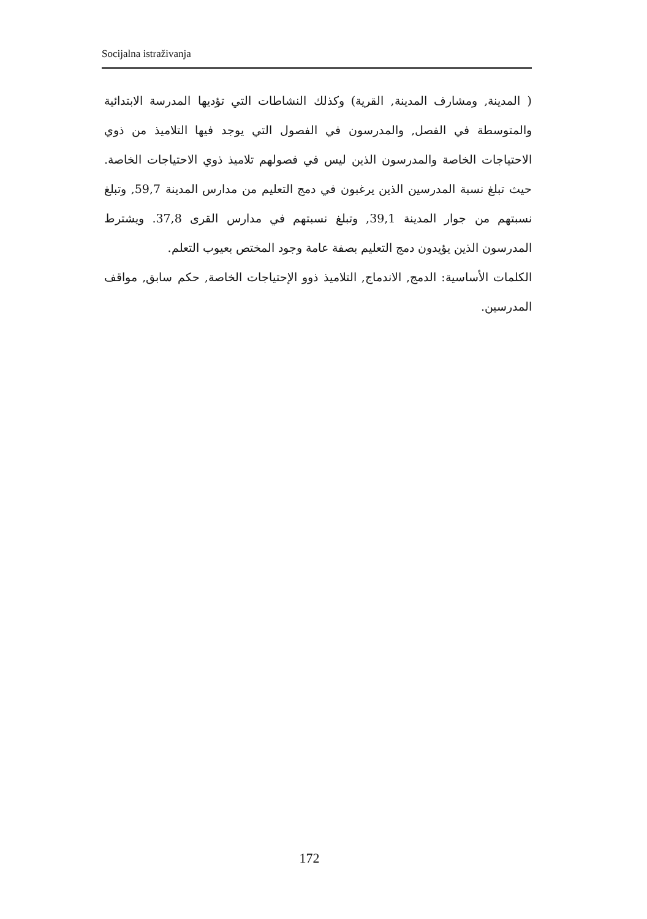Socijalna istraživanja
( المدينة, ومشارف المدينة, القرية) وكذلك النشاطات التي تؤديها المدرسة الابتدائية والمتوسطة في الفصل, والمدرسون في الفصول التي يوجد فيها التلاميذ من ذوي الاحتياجات الخاصة والمدرسون الذين ليس في فصولهم تلاميذ ذوي الاحتياجات الخاصة. حيث تبلغ نسبة المدرسين الذين يرغبون في دمج التعليم من مدارس المدينة 59,7, وتبلغ نسبتهم من جوار المدينة 39,1, وتبلغ نسبتهم في مدارس القرى 37,8. ويشترط المدرسون الذين يؤيدون دمج التعليم بصفة عامة وجود المختص بعيوب التعلم.
الكلمات الأساسية: الدمج, الاندماج, التلاميذ ذوو الإحتياجات الخاصة, حكم سابق, مواقف المدرسين.
172